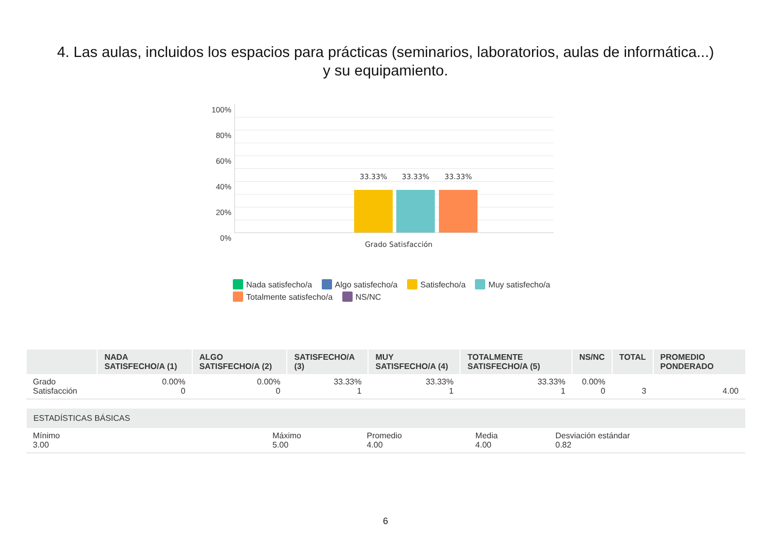4. Las aulas, incluidos los espacios para prácticas (seminarios, laboratorios, aulas de informática...) y su equipamiento.
100%
80%
60%
40%
20%
0%
33.33% 33.33% 33.33%
Grado Satisfacción
Nada satisfecho/a Algo satisfecho/a Satisfecho/a Muy satisfecho/a Totalmente satisfecho/a NS/NC
| | NADA SATISFECHO/A (1) | ALGO SATISFECHO/A (2) | SATISFECHO/A (3) | MUY SATISFECHO/A (4) | TOTALMENTE SATISFECHO/A (5) | NS/NC | TOTAL | PROMEDIO PONDERADO |
| --- | --- | --- | --- | --- | --- | --- | --- | --- |
| Grado Satisfacción | 0.00% 0 | 0.00% 0 | 33.33% 1 | 33.33% 1 | 33.33% 1 | 0.00% 0 | 3 | 4.00 |
| ESTADÍSTICAS BÁSICAS | | | | |
| --- | --- | --- | --- | --- |
| Mínimo 3.00 | Máximo 5.00 | Promedio 4.00 | Media 4.00 | Desviación estándar 0.82 |
6